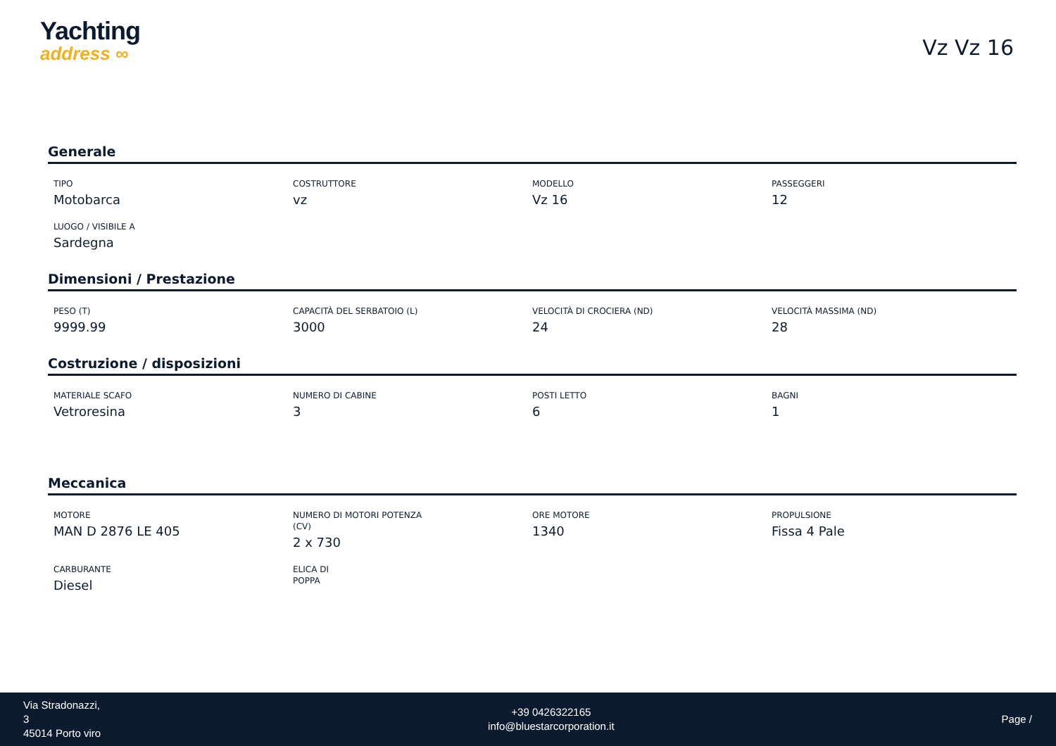Yachting
address ∞
Vz Vz 16
Generale
TIPO
Motobarca
COSTRUTTORE
vz
MODELLO
Vz 16
PASSEGGERI
12
LUOGO / VISIBILE A
Sardegna
Dimensioni / Prestazione
PESO (T)
9999.99
CAPACITÀ DEL SERBATOIO (L)
3000
VELOCITÀ DI CROCIERA (ND)
24
VELOCITÀ MASSIMA (ND)
28
Costruzione / disposizioni
MATERIALE SCAFO
Vetroresina
NUMERO DI CABINE
3
POSTI LETTO
6
BAGNI
1
Meccanica
MOTORE
MAN D 2876 LE 405
NUMERO DI MOTORI POTENZA (CV)
2 x 730
ORE MOTORE
1340
PROPULSIONE
Fissa 4 Pale
CARBURANTE
Diesel
ELICA DI POPPA
Via Stradonazzi,
3
45014 Porto viro
+39 0426322165
info@bluestarcorporation.it
Page /